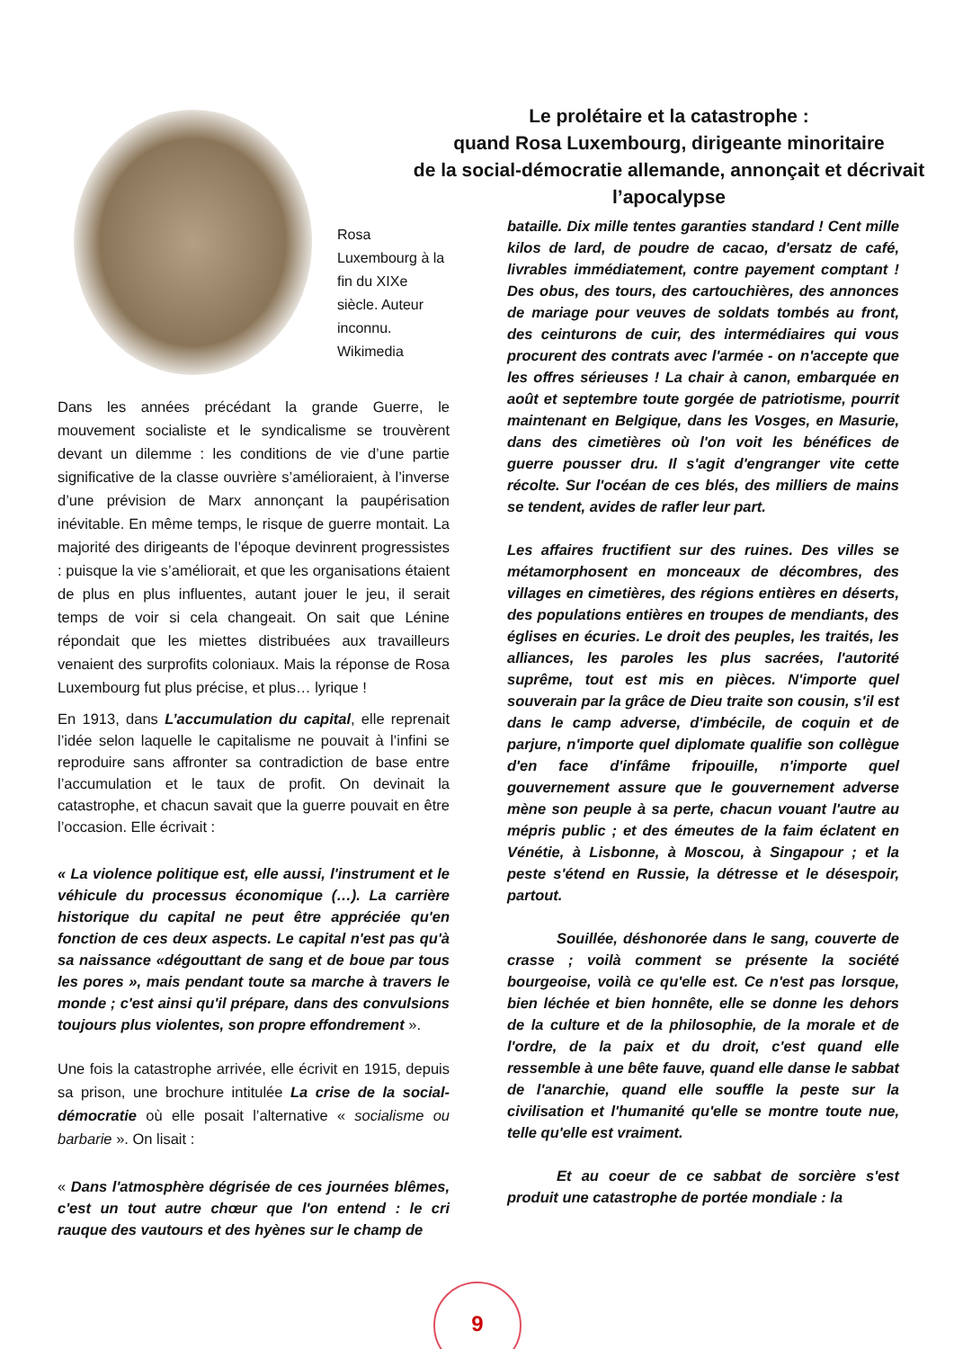Rosa Luxembourg à la fin du XIXe siècle. Auteur inconnu. Wikimedia
Le prolétaire et la catastrophe :
quand Rosa Luxembourg, dirigeante minoritaire
de la social-démocratie allemande, annonçait et décrivait
l’apocalypse
Dans les années précédant la grande Guerre, le mouvement socialiste et le syndicalisme se trouvèrent devant un dilemme : les conditions de vie d’une partie significative de la classe ouvrière s’amélioraient, à l’inverse d’une prévision de Marx annonçant la paupérisation inévitable. En même temps, le risque de guerre montait. La majorité des dirigeants de l’époque devinrent progressistes : puisque la vie s’améliorait, et que les organisations étaient de plus en plus influentes, autant jouer le jeu, il serait temps de voir si cela changeait. On sait que Lénine répondait que les miettes distribuées aux travailleurs venaient des surprofits coloniaux. Mais la réponse de Rosa Luxembourg fut plus précise, et plus… lyrique !
En 1913, dans L’accumulation du capital, elle reprenait l’idée selon laquelle le capitalisme ne pouvait à l’infini se reproduire sans affronter sa contradiction de base entre l’accumulation et le taux de profit. On devinait la catastrophe, et chacun savait que la guerre pouvait en être l’occasion. Elle écrivait :
« La violence politique est, elle aussi, l'instrument et le véhicule du processus économique (…). La carrière historique du capital ne peut être appréciée qu'en fonction de ces deux aspects. Le capital n'est pas qu'à sa naissance «dégouttant de sang et de boue par tous les pores », mais pendant toute sa marche à travers le monde ; c'est ainsi qu'il prépare, dans des convulsions toujours plus violentes, son propre effondrement ».
Une fois la catastrophe arrivée, elle écrivit en 1915, depuis sa prison, une brochure intitulée La crise de la social-démocratie où elle posait l’alternative « socialisme ou barbarie ». On lisait :
« Dans l'atmosphère dégrisée de ces journées blêmes, c'est un tout autre chœur que l'on entend : le cri rauque des vautours et des hyènes sur le champ de
bataille. Dix mille tentes garanties standard ! Cent mille kilos de lard, de poudre de cacao, d'ersatz de café, livrables immédiatement, contre payement comptant ! Des obus, des tours, des cartouchières, des annonces de mariage pour veuves de soldats tombés au front, des ceinturons de cuir, des intermédiaires qui vous procurent des contrats avec l'armée - on n'accepte que les offres sérieuses ! La chair à canon, embarquée en août et septembre toute gorgée de patriotisme, pourrit maintenant en Belgique, dans les Vosges, en Masurie, dans des cimetières où l'on voit les bénéfices de guerre pousser dru. Il s'agit d'engranger vite cette récolte. Sur l'océan de ces blés, des milliers de mains se tendent, avides de rafler leur part.
Les affaires fructifient sur des ruines. Des villes se métamorphosent en monceaux de décombres, des villages en cimetières, des régions entières en déserts, des populations entières en troupes de mendiants, des églises en écuries. Le droit des peuples, les traités, les alliances, les paroles les plus sacrées, l'autorité suprême, tout est mis en pièces. N'importe quel souverain par la grâce de Dieu traite son cousin, s'il est dans le camp adverse, d'imbécile, de coquin et de parjure, n'importe quel diplomate qualifie son collègue d'en face d'infâme fripouille, n'importe quel gouvernement assure que le gouvernement adverse mène son peuple à sa perte, chacun vouant l'autre au mépris public ; et des émeutes de la faim éclatent en Vénétie, à Lisbonne, à Moscou, à Singapour ; et la peste s'étend en Russie, la détresse et le désespoir, partout.
Souillée, déshonorée dans le sang, couverte de crasse ; voilà comment se présente la société bourgeoise, voilà ce qu'elle est. Ce n'est pas lorsque, bien léchée et bien honnête, elle se donne les dehors de la culture et de la philosophie, de la morale et de l'ordre, de la paix et du droit, c'est quand elle ressemble à une bête fauve, quand elle danse le sabbat de l'anarchie, quand elle souffle la peste sur la civilisation et l'humanité qu'elle se montre toute nue, telle qu'elle est vraiment.
Et au coeur de ce sabbat de sorcière s'est produit une catastrophe de portée mondiale : la
9